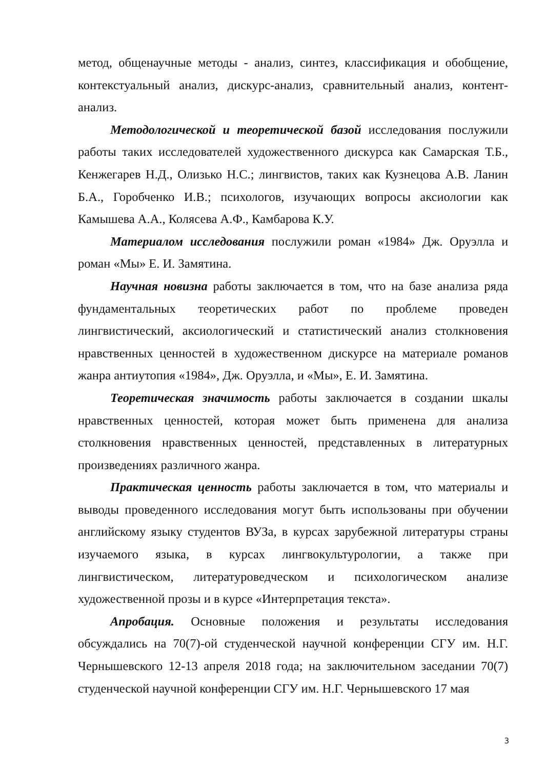метод, общенаучные методы - анализ, синтез, классификация и обобщение, контекстуальный анализ, дискурс-анализ, сравнительный анализ, контент-анализ.
Методологической и теоретической базой исследования послужили работы таких исследователей художественного дискурса как Самарская Т.Б., Кенжегарев Н.Д., Олизько Н.С.; лингвистов, таких как Кузнецова А.В. Ланин Б.А., Горобченко И.В.; психологов, изучающих вопросы аксиологии как Камышева А.А., Колясева А.Ф., Камбарова К.У.
Материалом исследования послужили роман «1984» Дж. Оруэлла и роман «Мы» Е. И. Замятина.
Научная новизна работы заключается в том, что на базе анализа ряда фундаментальных теоретических работ по проблеме проведен лингвистический, аксиологический и статистический анализ столкновения нравственных ценностей в художественном дискурсе на материале романов жанра антиутопия «1984», Дж. Оруэлла, и «Мы», Е. И. Замятина.
Теоретическая значимость работы заключается в создании шкалы нравственных ценностей, которая может быть применена для анализа столкновения нравственных ценностей, представленных в литературных произведениях различного жанра.
Практическая ценность работы заключается в том, что материалы и выводы проведенного исследования могут быть использованы при обучении английскому языку студентов ВУЗа, в курсах зарубежной литературы страны изучаемого языка, в курсах лингвокультурологии, а также при лингвистическом, литературоведческом и психологическом анализе художественной прозы и в курсе «Интерпретация текста».
Апробация. Основные положения и результаты исследования обсуждались на 70(7)-ой студенческой научной конференции СГУ им. Н.Г. Чернышевского 12-13 апреля 2018 года; на заключительном заседании 70(7) студенческой научной конференции СГУ им. Н.Г. Чернышевского 17 мая
3